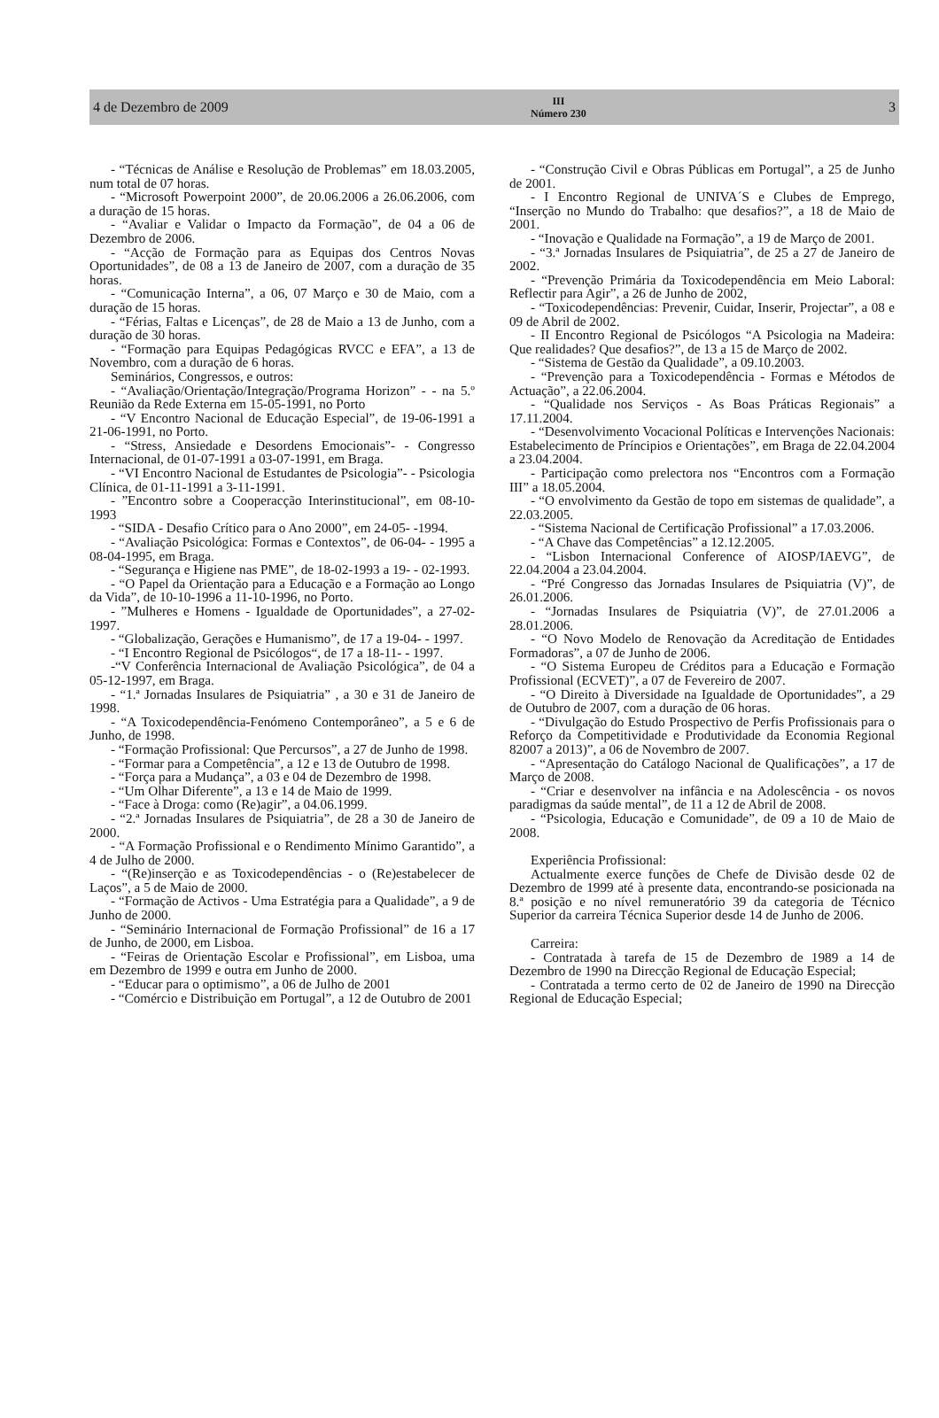4 de Dezembro de 2009
III
Número 230
3
- “Técnicas de Análise e Resolução de Problemas” em 18.03.2005, num total de 07 horas.
- “Microsoft Powerpoint 2000”, de 20.06.2006 a 26.06.2006, com a duração de 15 horas.
- “Avaliar e Validar o Impacto da Formação”, de 04 a 06 de Dezembro de 2006.
- “Acção de Formação para as Equipas dos Centros Novas Oportunidades”, de 08 a 13 de Janeiro de 2007, com a duração de 35 horas.
- “Comunicação Interna”, a 06, 07 Março e 30 de Maio, com a duração de 15 horas.
- “Férias, Faltas e Licenças”, de 28 de Maio a 13 de Junho, com a duração de 30 horas.
- “Formação para Equipas Pedagógicas RVCC e EFA”, a 13 de Novembro, com a duração de 6 horas.
Seminários, Congressos, e outros:
- “Avaliação/Orientação/Integração/Programa Horizon” - - na 5.º Reunião da Rede Externa em 15-05-1991, no Porto
- “V Encontro Nacional de Educação Especial”, de 19-06-1991 a 21-06-1991, no Porto.
- “Stress, Ansiedade e Desordens Emocionais”- - Congresso Internacional, de 01-07-1991 a 03-07-1991, em Braga.
- “VI Encontro Nacional de Estudantes de Psicologia”- - Psicologia Clínica, de 01-11-1991 a 3-11-1991.
- ”Encontro sobre a Cooperacção Interinstitucional”, em 08-10-1993
- “SIDA - Desafio Crítico para o Ano 2000”, em 24-05- -1994.
- “Avaliação Psicológica: Formas e Contextos”, de 06-04- - 1995 a 08-04-1995, em Braga.
- “Segurança e Higiene nas PME”, de 18-02-1993 a 19- - 02-1993.
- “O Papel da Orientação para a Educação e a Formação ao Longo da Vida”, de 10-10-1996 a 11-10-1996, no Porto.
- ”Mulheres e Homens - Igualdade de Oportunidades”, a 27-02-1997.
- “Globalização, Gerações e Humanismo”, de 17 a 19-04- - 1997.
- “I Encontro Regional de Psicólogos“, de 17 a 18-11- - 1997.
-“V Conferência Internacional de Avaliação Psicológica”, de 04 a 05-12-1997, em Braga.
- “1.ª Jornadas Insulares de Psiquiatria” , a 30 e 31 de Janeiro de 1998.
- “A Toxicodependência-Fenómeno Contemporâneo”, a 5 e 6 de Junho, de 1998.
- “Formação Profissional: Que Percursos”, a 27 de Junho de 1998.
- “Formar para a Competência”, a 12 e 13 de Outubro de 1998.
- “Força para a Mudança”, a 03 e 04 de Dezembro de 1998.
- “Um Olhar Diferente”, a 13 e 14 de Maio de 1999.
- “Face à Droga: como (Re)agir”, a 04.06.1999.
- “2.ª Jornadas Insulares de Psiquiatria”, de 28 a 30 de Janeiro de 2000.
- “A Formação Profissional e o Rendimento Mínimo Garantido”, a 4 de Julho de 2000.
- “(Re)inserção e as Toxicodependências - o (Re)estabelecer de Laços”, a 5 de Maio de 2000.
- “Formação de Activos - Uma Estratégia para a Qualidade”, a 9 de Junho de 2000.
- “Seminário Internacional de Formação Profissional” de 16 a 17 de Junho, de 2000, em Lisboa.
- “Feiras de Orientação Escolar e Profissional”, em Lisboa, uma em Dezembro de 1999 e outra em Junho de 2000.
- “Educar para o optimismo”, a 06 de Julho de 2001
- “Comércio e Distribuição em Portugal”, a 12 de Outubro de 2001
- “Construção Civil e Obras Públicas em Portugal”, a 25 de Junho de 2001.
- I Encontro Regional de UNIVA´S e Clubes de Emprego, “Inserção no Mundo do Trabalho: que desafios?”, a 18 de Maio de 2001.
- “Inovação e Qualidade na Formação”, a 19 de Março de 2001.
- “3.ª Jornadas Insulares de Psiquiatria”, de 25 a 27 de Janeiro de 2002.
- “Prevenção Primária da Toxicodependência em Meio Laboral: Reflectir para Agir”, a 26 de Junho de 2002,
- “Toxicodependências: Prevenir, Cuidar, Inserir, Projectar”, a 08 e 09 de Abril de 2002.
- II Encontro Regional de Psicólogos “A Psicologia na Madeira: Que realidades? Que desafios?”, de 13 a 15 de Março de 2002.
- “Sistema de Gestão da Qualidade”, a 09.10.2003.
- “Prevenção para a Toxicodependência - Formas e Métodos de Actuação”, a 22.06.2004.
- “Qualidade nos Serviços - As Boas Práticas Regionais” a 17.11.2004.
- “Desenvolvimento Vocacional Políticas e Intervenções Nacionais: Estabelecimento de Príncipios e Orientações”, em Braga de 22.04.2004 a 23.04.2004.
- Participação como prelectora nos “Encontros com a Formação III” a 18.05.2004.
- “O envolvimento da Gestão de topo em sistemas de qualidade”, a 22.03.2005.
- “Sistema Nacional de Certificação Profissional” a 17.03.2006.
- “A Chave das Competências” a 12.12.2005.
- “Lisbon Internacional Conference of AIOSP/IAEVG”, de 22.04.2004 a 23.04.2004.
- “Pré Congresso das Jornadas Insulares de Psiquiatria (V)”, de 26.01.2006.
- “Jornadas Insulares de Psiquiatria (V)”, de 27.01.2006 a 28.01.2006.
- “O Novo Modelo de Renovação da Acreditação de Entidades Formadoras”, a 07 de Junho de 2006.
- “O Sistema Europeu de Créditos para a Educação e Formação Profissional (ECVET)”, a 07 de Fevereiro de 2007.
- “O Direito à Diversidade na Igualdade de Oportunidades”, a 29 de Outubro de 2007, com a duração de 06 horas.
- “Divulgação do Estudo Prospectivo de Perfis Profissionais para o Reforço da Competitividade e Produtividade da Economia Regional 82007 a 2013)”, a 06 de Novembro de 2007.
- “Apresentação do Catálogo Nacional de Qualificações”, a 17 de Março de 2008.
- “Criar e desenvolver na infância e na Adolescência - os novos paradigmas da saúde mental”, de 11 a 12 de Abril de 2008.
- “Psicologia, Educação e Comunidade”, de 09 a 10 de Maio de 2008.
Experiência Profissional:
Actualmente exerce funções de Chefe de Divisão desde 02 de Dezembro de 1999 até à presente data, encontrando-se posicionada na 8.ª posição e no nível remuneratório 39 da categoria de Técnico Superior da carreira Técnica Superior desde 14 de Junho de 2006.
Carreira:
- Contratada à tarefa de 15 de Dezembro de 1989 a 14 de Dezembro de 1990 na Direcção Regional de Educação Especial;
- Contratada a termo certo de 02 de Janeiro de 1990 na Direcção Regional de Educação Especial;